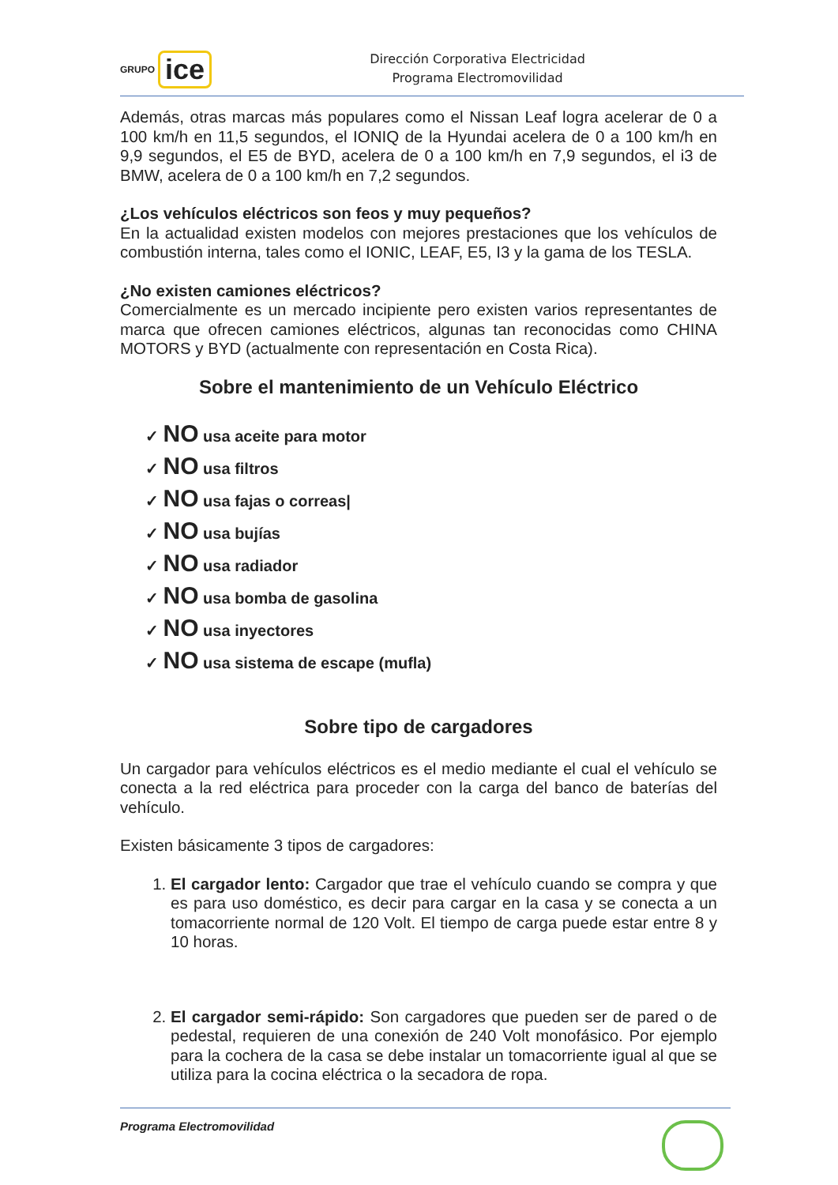GRUPO ice
Dirección Corporativa Electricidad
Programa Electromovilidad
Además, otras marcas más populares como el Nissan Leaf logra acelerar de 0 a 100 km/h en 11,5 segundos, el IONIQ de la Hyundai acelera de 0 a 100 km/h en 9,9 segundos, el E5 de BYD, acelera de 0 a 100 km/h en 7,9 segundos, el i3 de BMW, acelera de 0 a 100 km/h en 7,2 segundos.
¿Los vehículos eléctricos son feos y muy pequeños?
En la actualidad existen modelos con mejores prestaciones que los vehículos de combustión interna, tales como el IONIC, LEAF, E5, I3 y la gama de los TESLA.
¿No existen camiones eléctricos?
Comercialmente es un mercado incipiente pero existen varios representantes de marca que ofrecen camiones eléctricos, algunas tan reconocidas como CHINA MOTORS y BYD (actualmente con representación en Costa Rica).
Sobre el mantenimiento de un Vehículo Eléctrico
✓ NO usa aceite para motor
✓ NO usa filtros
✓ NO usa fajas o correas|
✓ NO usa bujías
✓ NO usa radiador
✓ NO usa bomba de gasolina
✓ NO usa inyectores
✓ NO usa sistema de escape (mufla)
Sobre tipo de cargadores
Un cargador para vehículos eléctricos es el medio mediante el cual el vehículo se conecta a la red eléctrica para proceder con la carga del banco de baterías del vehículo.
Existen básicamente 3 tipos de cargadores:
1. El cargador lento: Cargador que trae el vehículo cuando se compra y que es para uso doméstico, es decir para cargar en la casa y se conecta a un tomacorriente normal de 120 Volt. El tiempo de carga puede estar entre 8 y 10 horas.
2. El cargador semi-rápido: Son cargadores que pueden ser de pared o de pedestal, requieren de una conexión de 240 Volt monofásico. Por ejemplo para la cochera de la casa se debe instalar un tomacorriente igual al que se utiliza para la cocina eléctrica o la secadora de ropa.
Programa Electromovilidad